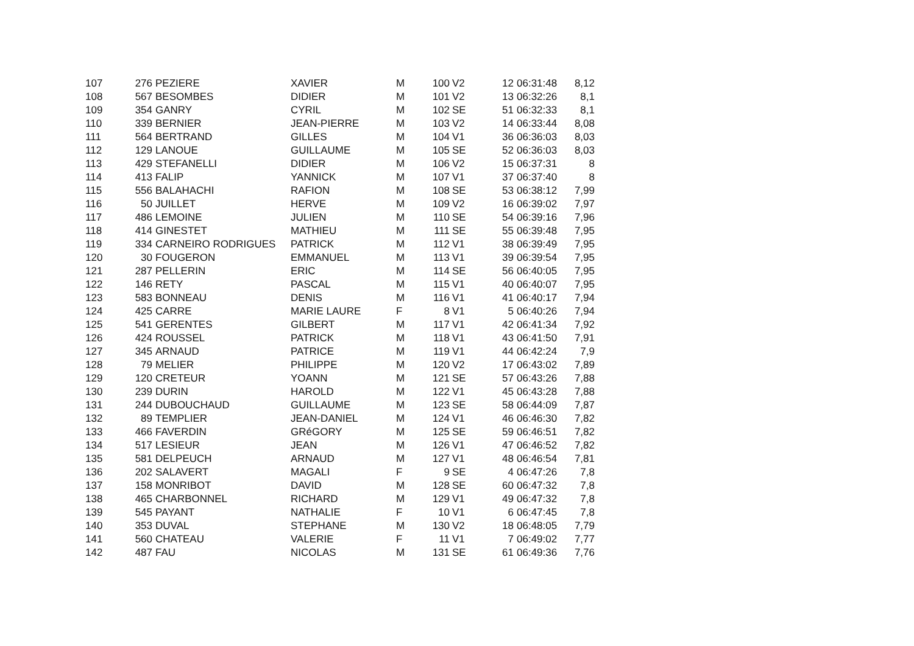| 107 | 276 | PEZIERE | XAVIER | M | 100 | V2 | 12 | 06:31:48 | 8,12 |
| 108 | 567 | BESOMBES | DIDIER | M | 101 | V2 | 13 | 06:32:26 | 8,1 |
| 109 | 354 | GANRY | CYRIL | M | 102 | SE | 51 | 06:32:33 | 8,1 |
| 110 | 339 | BERNIER | JEAN-PIERRE | M | 103 | V2 | 14 | 06:33:44 | 8,08 |
| 111 | 564 | BERTRAND | GILLES | M | 104 | V1 | 36 | 06:36:03 | 8,03 |
| 112 | 129 | LANOUE | GUILLAUME | M | 105 | SE | 52 | 06:36:03 | 8,03 |
| 113 | 429 | STEFANELLI | DIDIER | M | 106 | V2 | 15 | 06:37:31 | 8 |
| 114 | 413 | FALIP | YANNICK | M | 107 | V1 | 37 | 06:37:40 | 8 |
| 115 | 556 | BALAHACHI | RAFION | M | 108 | SE | 53 | 06:38:12 | 7,99 |
| 116 | 50 | JUILLET | HERVE | M | 109 | V2 | 16 | 06:39:02 | 7,97 |
| 117 | 486 | LEMOINE | JULIEN | M | 110 | SE | 54 | 06:39:16 | 7,96 |
| 118 | 414 | GINESTET | MATHIEU | M | 111 | SE | 55 | 06:39:48 | 7,95 |
| 119 | 334 | CARNEIRO RODRIGUES | PATRICK | M | 112 | V1 | 38 | 06:39:49 | 7,95 |
| 120 | 30 | FOUGERON | EMMANUEL | M | 113 | V1 | 39 | 06:39:54 | 7,95 |
| 121 | 287 | PELLERIN | ERIC | M | 114 | SE | 56 | 06:40:05 | 7,95 |
| 122 | 146 | RETY | PASCAL | M | 115 | V1 | 40 | 06:40:07 | 7,95 |
| 123 | 583 | BONNEAU | DENIS | M | 116 | V1 | 41 | 06:40:17 | 7,94 |
| 124 | 425 | CARRE | MARIE LAURE | F | 8 | V1 | 5 | 06:40:26 | 7,94 |
| 125 | 541 | GERENTES | GILBERT | M | 117 | V1 | 42 | 06:41:34 | 7,92 |
| 126 | 424 | ROUSSEL | PATRICK | M | 118 | V1 | 43 | 06:41:50 | 7,91 |
| 127 | 345 | ARNAUD | PATRICE | M | 119 | V1 | 44 | 06:42:24 | 7,9 |
| 128 | 79 | MELIER | PHILIPPE | M | 120 | V2 | 17 | 06:43:02 | 7,89 |
| 129 | 120 | CRETEUR | YOANN | M | 121 | SE | 57 | 06:43:26 | 7,88 |
| 130 | 239 | DURIN | HAROLD | M | 122 | V1 | 45 | 06:43:28 | 7,88 |
| 131 | 244 | DUBOUCHAUD | GUILLAUME | M | 123 | SE | 58 | 06:44:09 | 7,87 |
| 132 | 89 | TEMPLIER | JEAN-DANIEL | M | 124 | V1 | 46 | 06:46:30 | 7,82 |
| 133 | 466 | FAVERDIN | GRéGORY | M | 125 | SE | 59 | 06:46:51 | 7,82 |
| 134 | 517 | LESIEUR | JEAN | M | 126 | V1 | 47 | 06:46:52 | 7,82 |
| 135 | 581 | DELPEUCH | ARNAUD | M | 127 | V1 | 48 | 06:46:54 | 7,81 |
| 136 | 202 | SALAVERT | MAGALI | F | 9 | SE | 4 | 06:47:26 | 7,8 |
| 137 | 158 | MONRIBOT | DAVID | M | 128 | SE | 60 | 06:47:32 | 7,8 |
| 138 | 465 | CHARBONNEL | RICHARD | M | 129 | V1 | 49 | 06:47:32 | 7,8 |
| 139 | 545 | PAYANT | NATHALIE | F | 10 | V1 | 6 | 06:47:45 | 7,8 |
| 140 | 353 | DUVAL | STEPHANE | M | 130 | V2 | 18 | 06:48:05 | 7,79 |
| 141 | 560 | CHATEAU | VALERIE | F | 11 | V1 | 7 | 06:49:02 | 7,77 |
| 142 | 487 | FAU | NICOLAS | M | 131 | SE | 61 | 06:49:36 | 7,76 |